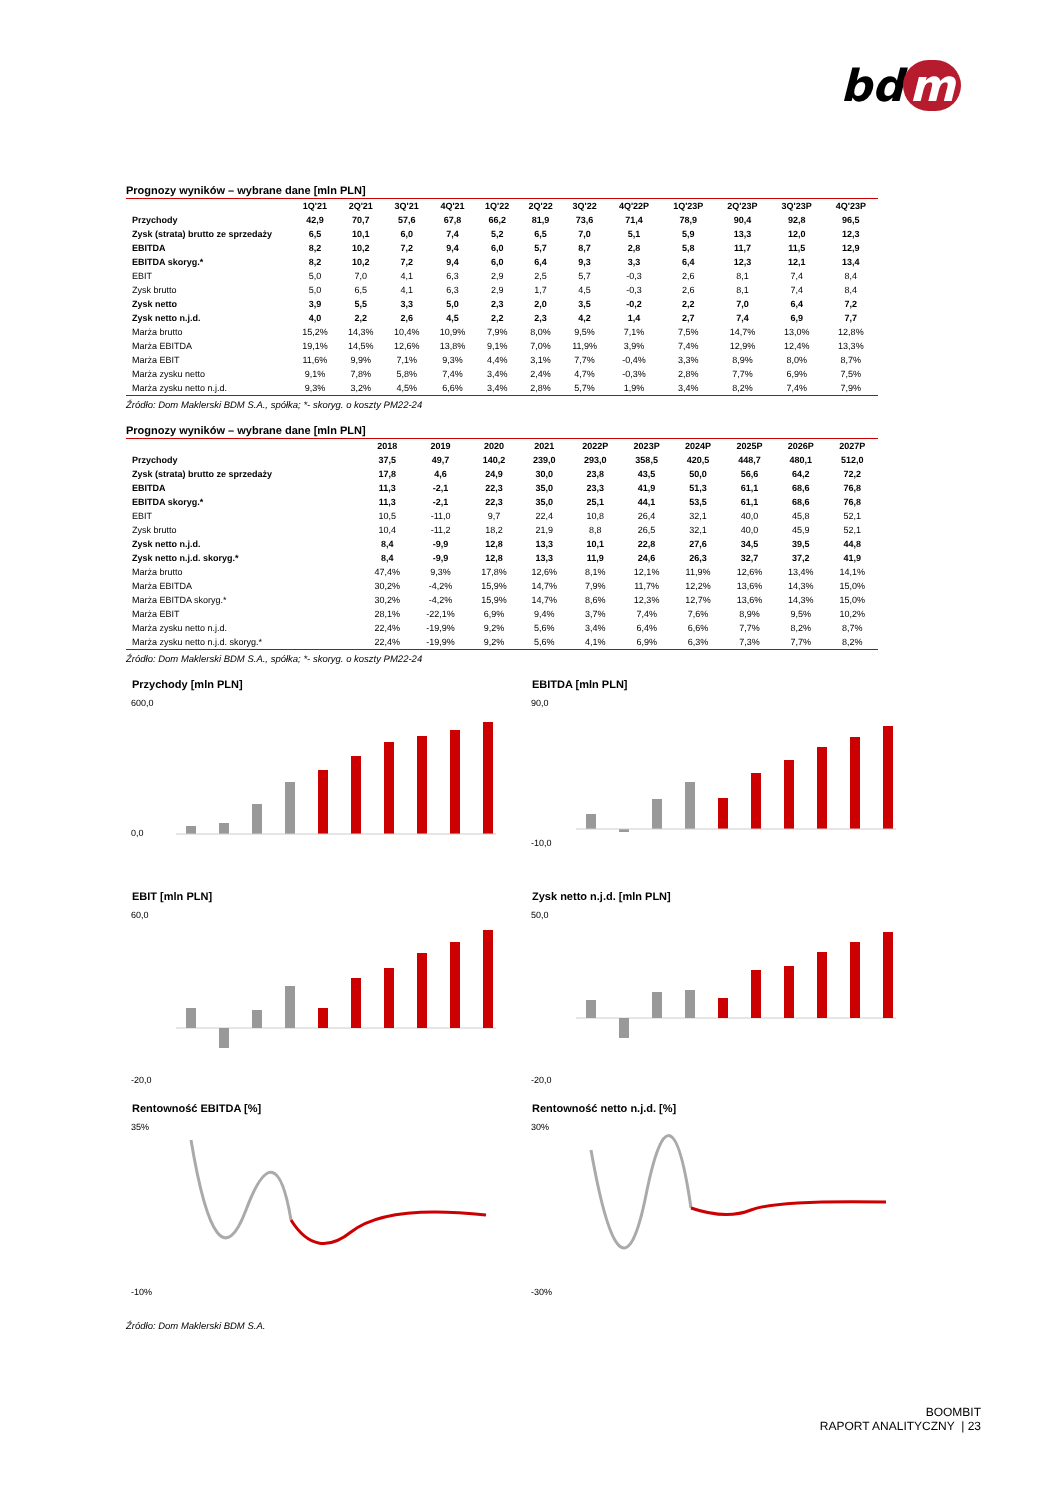bd m
Prognozy wyników – wybrane dane [mln PLN]
| | 1Q'21 | 2Q'21 | 3Q'21 | 4Q'21 | 1Q'22 | 2Q'22 | 3Q'22 | 4Q'22P | 1Q'23P | 2Q'23P | 3Q'23P | 4Q'23P |
| --- | --- | --- | --- | --- | --- | --- | --- | --- | --- | --- | --- | --- |
| Przychody | 42,9 | 70,7 | 57,6 | 67,8 | 66,2 | 81,9 | 73,6 | 71,4 | 78,9 | 90,4 | 92,8 | 96,5 |
| Zysk (strata) brutto ze sprzedaży | 6,5 | 10,1 | 6,0 | 7,4 | 5,2 | 6,5 | 7,0 | 5,1 | 5,9 | 13,3 | 12,0 | 12,3 |
| EBITDA | 8,2 | 10,2 | 7,2 | 9,4 | 6,0 | 5,7 | 8,7 | 2,8 | 5,8 | 11,7 | 11,5 | 12,9 |
| EBITDA skoryg.* | 8,2 | 10,2 | 7,2 | 9,4 | 6,0 | 6,4 | 9,3 | 3,3 | 6,4 | 12,3 | 12,1 | 13,4 |
| EBIT | 5,0 | 7,0 | 4,1 | 6,3 | 2,9 | 2,5 | 5,7 | -0,3 | 2,6 | 8,1 | 7,4 | 8,4 |
| Zysk brutto | 5,0 | 6,5 | 4,1 | 6,3 | 2,9 | 1,7 | 4,5 | -0,3 | 2,6 | 8,1 | 7,4 | 8,4 |
| Zysk netto | 3,9 | 5,5 | 3,3 | 5,0 | 2,3 | 2,0 | 3,5 | -0,2 | 2,2 | 7,0 | 6,4 | 7,2 |
| Zysk netto n.j.d. | 4,0 | 2,2 | 2,6 | 4,5 | 2,2 | 2,3 | 4,2 | 1,4 | 2,7 | 7,4 | 6,9 | 7,7 |
| Marża brutto | 15,2% | 14,3% | 10,4% | 10,9% | 7,9% | 8,0% | 9,5% | 7,1% | 7,5% | 14,7% | 13,0% | 12,8% |
| Marża EBITDA | 19,1% | 14,5% | 12,6% | 13,8% | 9,1% | 7,0% | 11,9% | 3,9% | 7,4% | 12,9% | 12,4% | 13,3% |
| Marża EBIT | 11,6% | 9,9% | 7,1% | 9,3% | 4,4% | 3,1% | 7,7% | -0,4% | 3,3% | 8,9% | 8,0% | 8,7% |
| Marża zysku netto | 9,1% | 7,8% | 5,8% | 7,4% | 3,4% | 2,4% | 4,7% | -0,3% | 2,8% | 7,7% | 6,9% | 7,5% |
| Marża zysku netto n.j.d. | 9,3% | 3,2% | 4,5% | 6,6% | 3,4% | 2,8% | 5,7% | 1,9% | 3,4% | 8,2% | 7,4% | 7,9% |
Źródło: Dom Maklerski BDM S.A., spółka; *- skoryg. o koszty PM22-24
Prognozy wyników – wybrane dane [mln PLN]
| | 2018 | 2019 | 2020 | 2021 | 2022P | 2023P | 2024P | 2025P | 2026P | 2027P |
| --- | --- | --- | --- | --- | --- | --- | --- | --- | --- | --- |
| Przychody | 37,5 | 49,7 | 140,2 | 239,0 | 293,0 | 358,5 | 420,5 | 448,7 | 480,1 | 512,0 |
| Zysk (strata) brutto ze sprzedaży | 17,8 | 4,6 | 24,9 | 30,0 | 23,8 | 43,5 | 50,0 | 56,6 | 64,2 | 72,2 |
| EBITDA | 11,3 | -2,1 | 22,3 | 35,0 | 23,3 | 41,9 | 51,3 | 61,1 | 68,6 | 76,8 |
| EBITDA skoryg.* | 11,3 | -2,1 | 22,3 | 35,0 | 25,1 | 44,1 | 53,5 | 61,1 | 68,6 | 76,8 |
| EBIT | 10,5 | -11,0 | 9,7 | 22,4 | 10,8 | 26,4 | 32,1 | 40,0 | 45,8 | 52,1 |
| Zysk brutto | 10,4 | -11,2 | 18,2 | 21,9 | 8,8 | 26,5 | 32,1 | 40,0 | 45,9 | 52,1 |
| Zysk netto n.j.d. | 8,4 | -9,9 | 12,8 | 13,3 | 10,1 | 22,8 | 27,6 | 34,5 | 39,5 | 44,8 |
| Zysk netto n.j.d. skoryg.* | 8,4 | -9,9 | 12,8 | 13,3 | 11,9 | 24,6 | 26,3 | 32,7 | 37,2 | 41,9 |
| Marża brutto | 47,4% | 9,3% | 17,8% | 12,6% | 8,1% | 12,1% | 11,9% | 12,6% | 13,4% | 14,1% |
| Marża EBITDA | 30,2% | -4,2% | 15,9% | 14,7% | 7,9% | 11,7% | 12,2% | 13,6% | 14,3% | 15,0% |
| Marża EBITDA skoryg.* | 30,2% | -4,2% | 15,9% | 14,7% | 8,6% | 12,3% | 12,7% | 13,6% | 14,3% | 15,0% |
| Marża EBIT | 28,1% | -22,1% | 6,9% | 9,4% | 3,7% | 7,4% | 7,6% | 8,9% | 9,5% | 10,2% |
| Marża zysku netto n.j.d. | 22,4% | -19,9% | 9,2% | 5,6% | 3,4% | 6,4% | 6,6% | 7,7% | 8,2% | 8,7% |
| Marża zysku netto n.j.d. skoryg.* | 22,4% | -19,9% | 9,2% | 5,6% | 4,1% | 6,9% | 6,3% | 7,3% | 7,7% | 8,2% |
Źródło: Dom Maklerski BDM S.A., spółka; *- skoryg. o koszty PM22-24
Przychody [mln PLN]
600,0
0,0
EBITDA [mln PLN]
90,0
-10,0
EBIT [mln PLN]
60,0
-20,0
Zysk netto n.j.d. [mln PLN]
50,0
-20,0
Rentowność EBITDA [%]
35%
-10%
Rentowność netto n.j.d. [%]
30%
-30%
Źródło: Dom Maklerski BDM S.A.
BOOMBIT
RAPORT ANALITYCZNY | 23